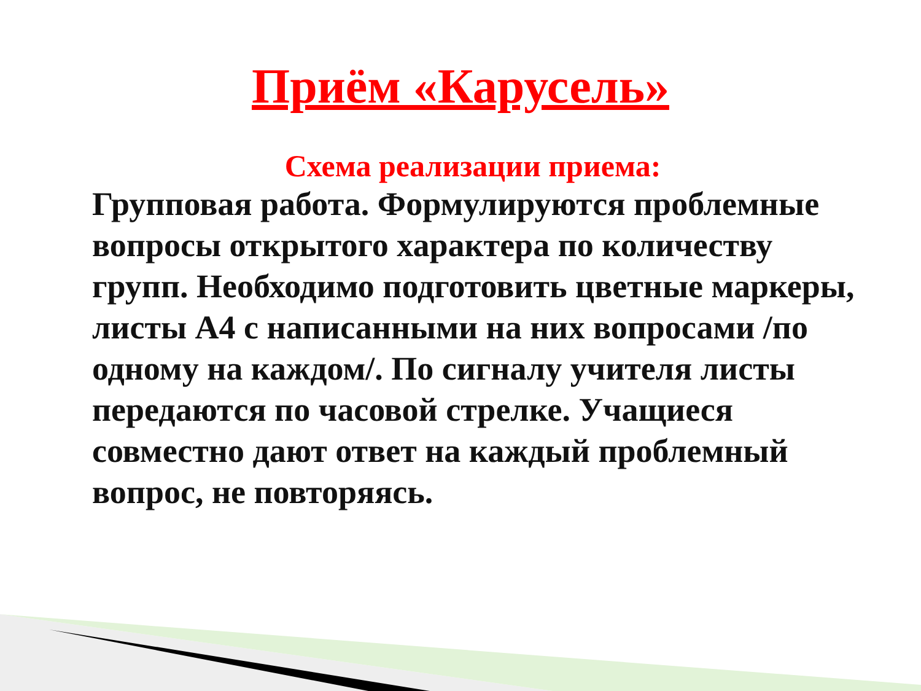Приём «Карусель»
Схема реализации приема:
Групповая работа. Формулируются проблемные вопросы открытого характера по количеству групп. Необходимо подготовить цветные маркеры, листы А4 с написанными на них вопросами /по одному на каждом/. По сигналу учителя листы передаются по часовой стрелке. Учащиеся совместно дают ответ на каждый проблемный вопрос, не повторяясь.